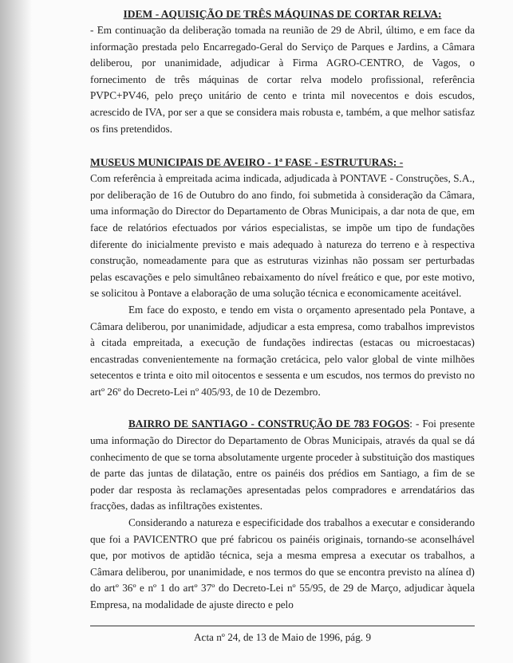IDEM - AQUISIÇÃO DE TRÊS MÁQUINAS DE CORTAR RELVA:
- Em continuação da deliberação tomada na reunião de 29 de Abril, último, e em face da informação prestada pelo Encarregado-Geral do Serviço de Parques e Jardins, a Câmara deliberou, por unanimidade, adjudicar à Firma AGRO-CENTRO, de Vagos, o fornecimento de três máquinas de cortar relva modelo profissional, referência PVPC+PV46, pelo preço unitário de cento e trinta mil novecentos e dois escudos, acrescido de IVA, por ser a que se considera mais robusta e, também, a que melhor satisfaz os fins pretendidos.
MUSEUS MUNICIPAIS DE AVEIRO - 1ª FASE - ESTRUTURAS: -
Com referência à empreitada acima indicada, adjudicada à PONTAVE - Construções, S.A., por deliberação de 16 de Outubro do ano findo, foi submetida à consideração da Câmara, uma informação do Director do Departamento de Obras Municipais, a dar nota de que, em face de relatórios efectuados por vários especialistas, se impõe um tipo de fundações diferente do inicialmente previsto e mais adequado à natureza do terreno e à respectiva construção, nomeadamente para que as estruturas vizinhas não possam ser perturbadas pelas escavações e pelo simultâneo rebaixamento do nível freático e que, por este motivo, se solicitou à Pontave a elaboração de uma solução técnica e economicamente aceitável.
Em face do exposto, e tendo em vista o orçamento apresentado pela Pontave, a Câmara deliberou, por unanimidade, adjudicar a esta empresa, como trabalhos imprevistos à citada empreitada, a execução de fundações indirectas (estacas ou microestacas) encastradas convenientemente na formação cretácica, pelo valor global de vinte milhões setecentos e trinta e oito mil oitocentos e sessenta e um escudos, nos termos do previsto no artº 26º do Decreto-Lei nº 405/93, de 10 de Dezembro.
BAIRRO DE SANTIAGO - CONSTRUÇÃO DE 783 FOGOS: - Foi presente uma informação do Director do Departamento de Obras Municipais, através da qual se dá conhecimento de que se torna absolutamente urgente proceder à substituição dos mastiques de parte das juntas de dilatação, entre os painéis dos prédios em Santiago, a fim de se poder dar resposta às reclamações apresentadas pelos compradores e arrendatários das fracções, dadas as infiltrações existentes.
Considerando a natureza e especificidade dos trabalhos a executar e considerando que foi a PAVICENTRO que pré fabricou os painéis originais, tornando-se aconselhável que, por motivos de aptidão técnica, seja a mesma empresa a executar os trabalhos, a Câmara deliberou, por unanimidade, e nos termos do que se encontra previsto na alínea d) do artº 36º e nº 1 do artº 37º do Decreto-Lei nº 55/95, de 29 de Março, adjudicar àquela Empresa, na modalidade de ajuste directo e pelo
Acta nº 24, de 13 de Maio de 1996, pág. 9